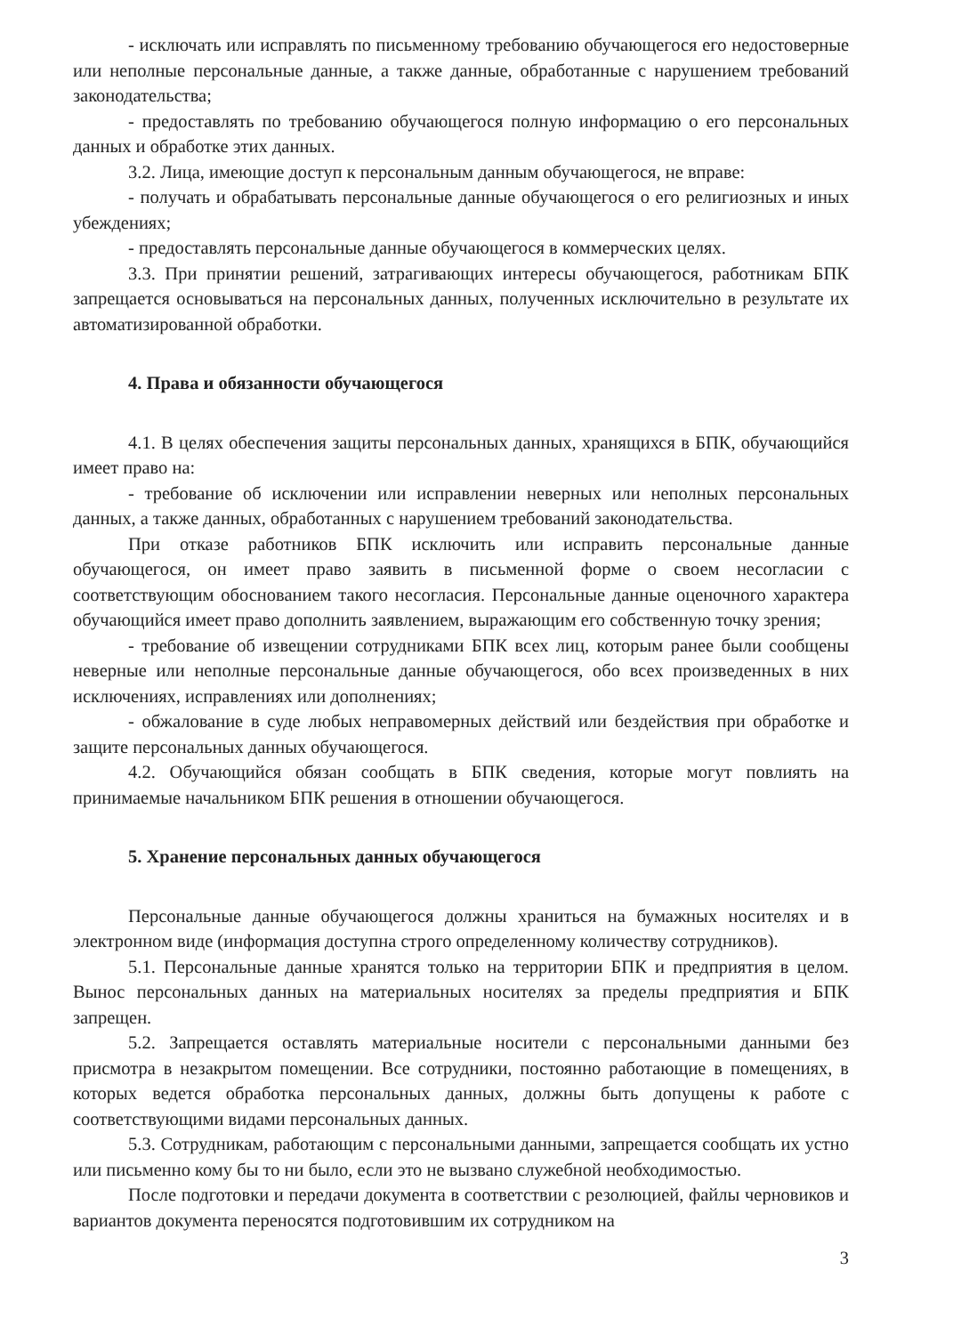- исключать или исправлять по письменному требованию обучающегося его недостоверные или неполные персональные данные, а также данные, обработанные с нарушением требований законодательства;
- предоставлять по требованию обучающегося полную информацию о его персональных данных и обработке этих данных.
3.2. Лица, имеющие доступ к персональным данным обучающегося, не вправе:
- получать и обрабатывать персональные данные обучающегося о его религиозных и иных убеждениях;
- предоставлять персональные данные обучающегося в коммерческих целях.
3.3. При принятии решений, затрагивающих интересы обучающегося, работникам БПК запрещается основываться на персональных данных, полученных исключительно в результате их автоматизированной обработки.
4. Права и обязанности обучающегося
4.1. В целях обеспечения защиты персональных данных, хранящихся в БПК, обучающийся имеет право на:
- требование об исключении или исправлении неверных или неполных персональных данных, а также данных, обработанных с нарушением требований законодательства.
При отказе работников БПК исключить или исправить персональные данные обучающегося, он имеет право заявить в письменной форме о своем несогласии с соответствующим обоснованием такого несогласия. Персональные данные оценочного характера обучающийся имеет право дополнить заявлением, выражающим его собственную точку зрения;
- требование об извещении сотрудниками БПК всех лиц, которым ранее были сообщены неверные или неполные персональные данные обучающегося, обо всех произведенных в них исключениях, исправлениях или дополнениях;
- обжалование в суде любых неправомерных действий или бездействия при обработке и защите персональных данных обучающегося.
4.2. Обучающийся обязан сообщать в БПК сведения, которые могут повлиять на принимаемые начальником БПК решения в отношении обучающегося.
5. Хранение персональных данных обучающегося
Персональные данные обучающегося должны храниться на бумажных носителях и в электронном виде (информация доступна строго определенному количеству сотрудников).
5.1. Персональные данные хранятся только на территории БПК и предприятия в целом. Вынос персональных данных на материальных носителях за пределы предприятия и БПК запрещен.
5.2. Запрещается оставлять материальные носители с персональными данными без присмотра в незакрытом помещении. Все сотрудники, постоянно работающие в помещениях, в которых ведется обработка персональных данных, должны быть допущены к работе с соответствующими видами персональных данных.
5.3. Сотрудникам, работающим с персональными данными, запрещается сообщать их устно или письменно кому бы то ни было, если это не вызвано служебной необходимостью.
После подготовки и передачи документа в соответствии с резолюцией, файлы черновиков и вариантов документа переносятся подготовившим их сотрудником на
3